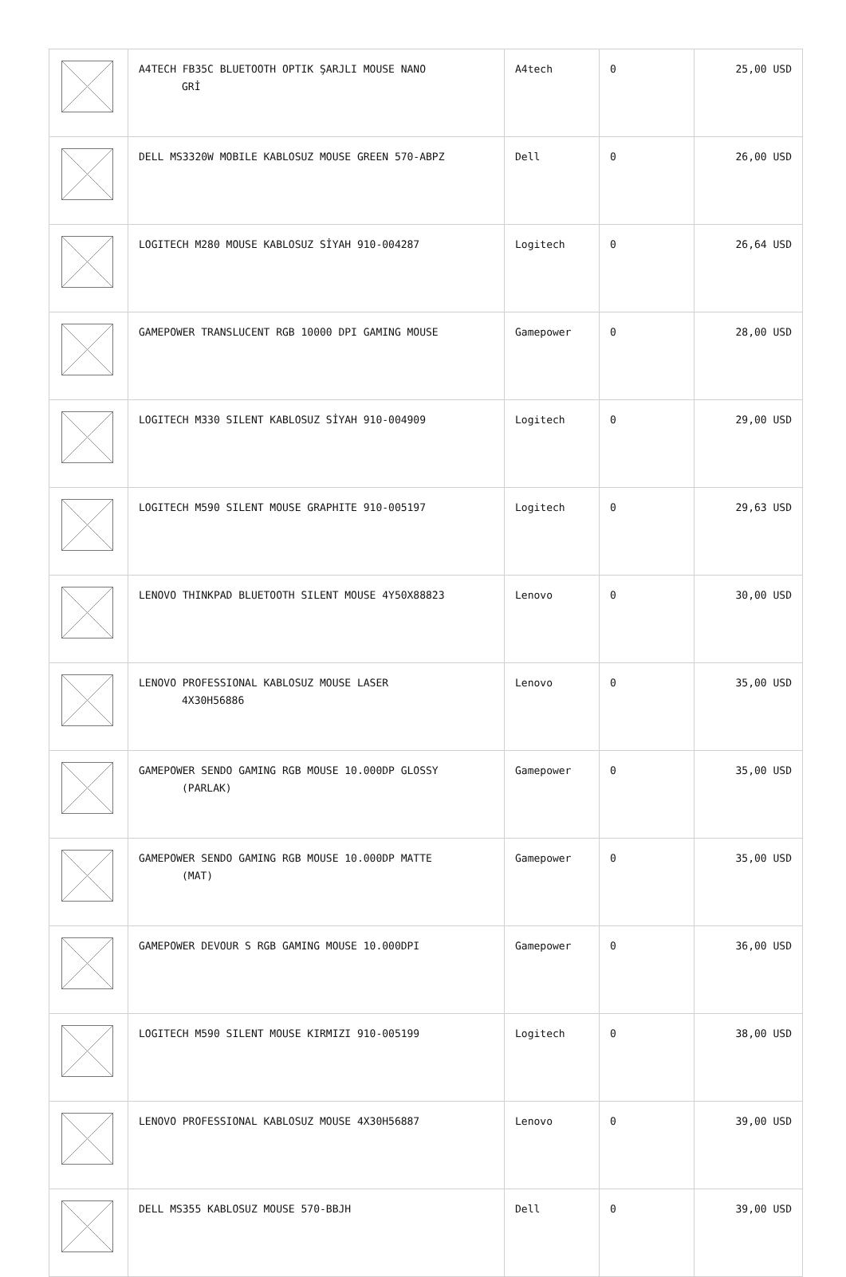| | A4TECH FB35C BLUETOOTH OPTIK ŞARJLI MOUSE NANO GRİ | A4tech | 0 | 25,00 USD |
| | DELL MS3320W MOBILE KABLOSUZ MOUSE GREEN 570-ABPZ | Dell | 0 | 26,00 USD |
| | LOGITECH M280 MOUSE KABLOSUZ SİYAH 910-004287 | Logitech | 0 | 26,64 USD |
| | GAMEPOWER TRANSLUCENT RGB 10000 DPI GAMING MOUSE | Gamepower | 0 | 28,00 USD |
| | LOGITECH M330 SILENT KABLOSUZ SİYAH 910-004909 | Logitech | 0 | 29,00 USD |
| | LOGITECH M590 SILENT MOUSE GRAPHITE 910-005197 | Logitech | 0 | 29,63 USD |
| | LENOVO THINKPAD BLUETOOTH SILENT MOUSE 4Y50X88823 | Lenovo | 0 | 30,00 USD |
| | LENOVO PROFESSIONAL KABLOSUZ MOUSE LASER 4X30H56886 | Lenovo | 0 | 35,00 USD |
| | GAMEPOWER SENDO GAMING RGB MOUSE 10.000DP GLOSSY (PARLAK) | Gamepower | 0 | 35,00 USD |
| | GAMEPOWER SENDO GAMING RGB MOUSE 10.000DP MATTE (MAT) | Gamepower | 0 | 35,00 USD |
| | GAMEPOWER DEVOUR S RGB GAMING MOUSE 10.000DPI | Gamepower | 0 | 36,00 USD |
| | LOGITECH M590 SILENT MOUSE KIRMIZI 910-005199 | Logitech | 0 | 38,00 USD |
| | LENOVO PROFESSIONAL KABLOSUZ MOUSE 4X30H56887 | Lenovo | 0 | 39,00 USD |
| | DELL MS355 KABLOSUZ MOUSE 570-BBJH | Dell | 0 | 39,00 USD |